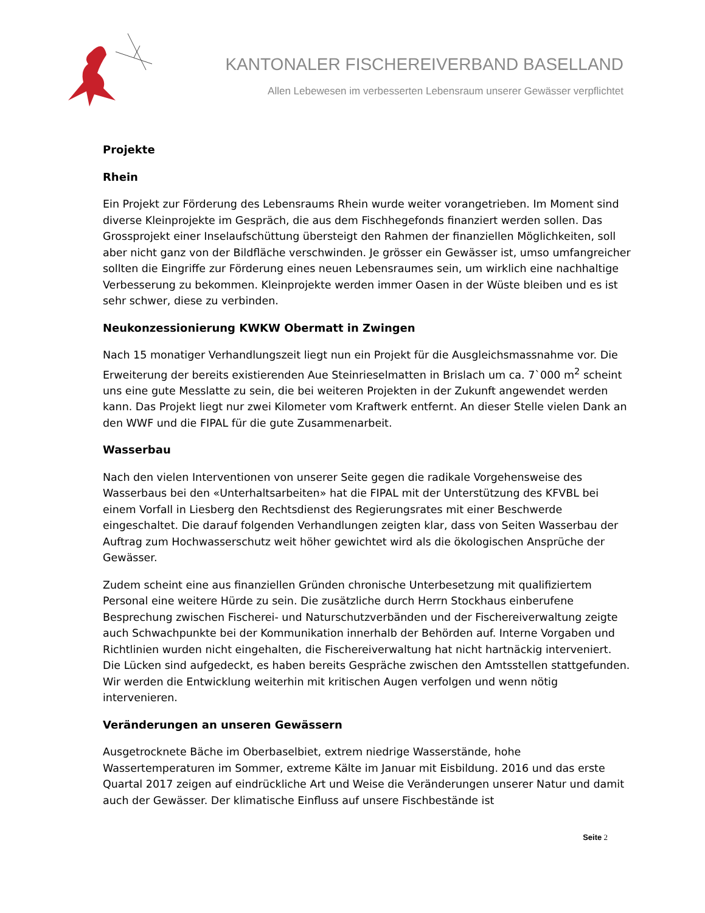KANTONALER FISCHEREIVERBAND BASELLAND
Allen Lebewesen im verbesserten Lebensraum unserer Gewässer verpflichtet
Projekte
Rhein
Ein Projekt zur Förderung des Lebensraums Rhein wurde weiter vorangetrieben. Im Moment sind diverse Kleinprojekte im Gespräch, die aus dem Fischhegefonds finanziert werden sollen. Das Grossprojekt einer Inselaufschüttung übersteigt den Rahmen der finanziellen Möglichkeiten, soll aber nicht ganz von der Bildfläche verschwinden. Je grösser ein Gewässer ist, umso umfangreicher sollten die Eingriffe zur Förderung eines neuen Lebensraumes sein, um wirklich eine nachhaltige Verbesserung zu bekommen. Kleinprojekte werden immer Oasen in der Wüste bleiben und es ist sehr schwer, diese zu verbinden.
Neukonzessionierung KWKW Obermatt in Zwingen
Nach 15 monatiger Verhandlungszeit liegt nun ein Projekt für die Ausgleichsmassnahme vor. Die Erweiterung der bereits existierenden Aue Steinrieselmatten in Brislach um ca. 7`000 m<sup>2</sup> scheint uns eine gute Messlatte zu sein, die bei weiteren Projekten in der Zukunft angewendet werden kann. Das Projekt liegt nur zwei Kilometer vom Kraftwerk entfernt. An dieser Stelle vielen Dank an den WWF und die FIPAL für die gute Zusammenarbeit.
Wasserbau
Nach den vielen Interventionen von unserer Seite gegen die radikale Vorgehensweise des Wasserbaus bei den «Unterhaltsarbeiten» hat die FIPAL mit der Unterstützung des KFVBL bei einem Vorfall in Liesberg den Rechtsdienst des Regierungsrates mit einer Beschwerde eingeschaltet. Die darauf folgenden Verhandlungen zeigten klar, dass von Seiten Wasserbau der Auftrag zum Hochwasserschutz weit höher gewichtet wird als die ökologischen Ansprüche der Gewässer.
Zudem scheint eine aus finanziellen Gründen chronische Unterbesetzung mit qualifiziertem Personal eine weitere Hürde zu sein. Die zusätzliche durch Herrn Stockhaus einberufene Besprechung zwischen Fischerei- und Naturschutzverbänden und der Fischereiverwaltung zeigte auch Schwachpunkte bei der Kommunikation innerhalb der Behörden auf. Interne Vorgaben und Richtlinien wurden nicht eingehalten, die Fischereiverwaltung hat nicht hartnäckig interveniert. Die Lücken sind aufgedeckt, es haben bereits Gespräche zwischen den Amtsstellen stattgefunden. Wir werden die Entwicklung weiterhin mit kritischen Augen verfolgen und wenn nötig intervenieren.
Veränderungen an unseren Gewässern
Ausgetrocknete Bäche im Oberbaselbiet, extrem niedrige Wasserstände, hohe Wassertemperaturen im Sommer, extreme Kälte im Januar mit Eisbildung. 2016 und das erste Quartal 2017 zeigen auf eindrückliche Art und Weise die Veränderungen unserer Natur und damit auch der Gewässer. Der klimatische Einfluss auf unsere Fischbestände ist
Seite 2